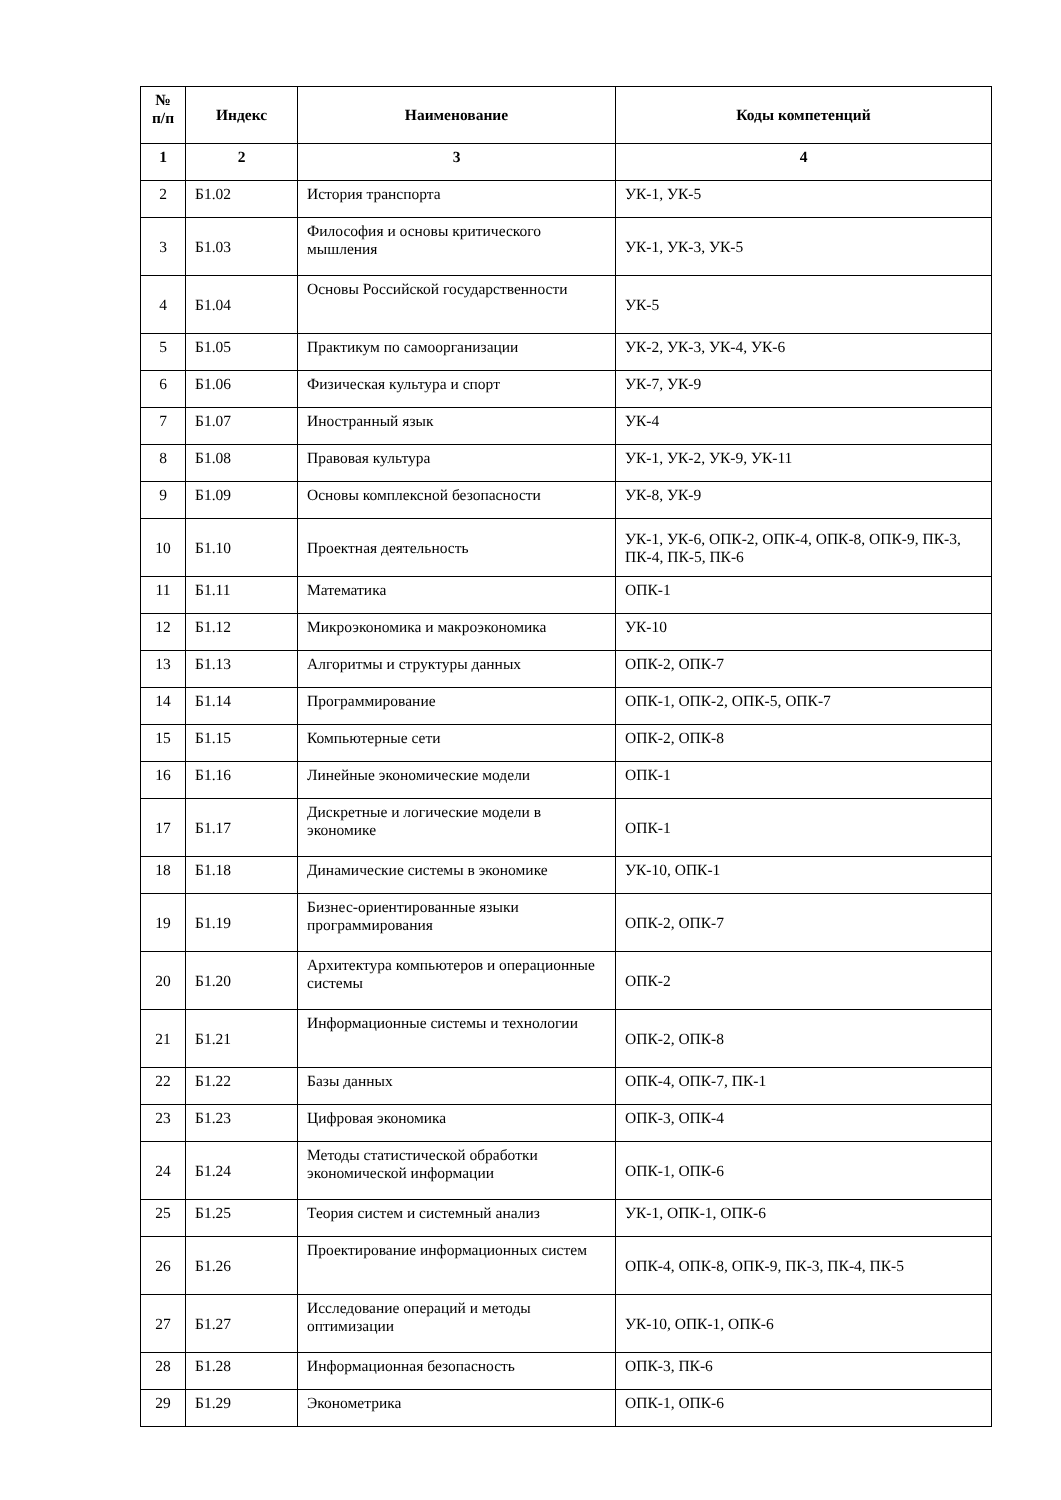| № п/п | Индекс | Наименование | Коды компетенций |
| --- | --- | --- | --- |
| 1 | 2 | 3 | 4 |
| 2 | Б1.02 | История транспорта | УК-1, УК-5 |
| 3 | Б1.03 | Философия и основы критического мышления | УК-1, УК-3, УК-5 |
| 4 | Б1.04 | Основы Российской государственности | УК-5 |
| 5 | Б1.05 | Практикум по самоорганизации | УК-2, УК-3, УК-4, УК-6 |
| 6 | Б1.06 | Физическая культура и спорт | УК-7, УК-9 |
| 7 | Б1.07 | Иностранный язык | УК-4 |
| 8 | Б1.08 | Правовая культура | УК-1, УК-2, УК-9, УК-11 |
| 9 | Б1.09 | Основы комплексной безопасности | УК-8, УК-9 |
| 10 | Б1.10 | Проектная деятельность | УК-1, УК-6, ОПК-2, ОПК-4, ОПК-8, ОПК-9, ПК-3, ПК-4, ПК-5, ПК-6 |
| 11 | Б1.11 | Математика | ОПК-1 |
| 12 | Б1.12 | Микроэкономика и макроэкономика | УК-10 |
| 13 | Б1.13 | Алгоритмы и структуры данных | ОПК-2, ОПК-7 |
| 14 | Б1.14 | Программирование | ОПК-1, ОПК-2, ОПК-5, ОПК-7 |
| 15 | Б1.15 | Компьютерные сети | ОПК-2, ОПК-8 |
| 16 | Б1.16 | Линейные экономические модели | ОПК-1 |
| 17 | Б1.17 | Дискретные и логические модели в экономике | ОПК-1 |
| 18 | Б1.18 | Динамические системы в экономике | УК-10, ОПК-1 |
| 19 | Б1.19 | Бизнес-ориентированные языки программирования | ОПК-2, ОПК-7 |
| 20 | Б1.20 | Архитектура компьютеров и операционные системы | ОПК-2 |
| 21 | Б1.21 | Информационные системы и технологии | ОПК-2, ОПК-8 |
| 22 | Б1.22 | Базы данных | ОПК-4, ОПК-7, ПК-1 |
| 23 | Б1.23 | Цифровая экономика | ОПК-3, ОПК-4 |
| 24 | Б1.24 | Методы статистической обработки экономической информации | ОПК-1, ОПК-6 |
| 25 | Б1.25 | Теория систем и системный анализ | УК-1, ОПК-1, ОПК-6 |
| 26 | Б1.26 | Проектирование информационных систем | ОПК-4, ОПК-8, ОПК-9, ПК-3, ПК-4, ПК-5 |
| 27 | Б1.27 | Исследование операций и методы оптимизации | УК-10, ОПК-1, ОПК-6 |
| 28 | Б1.28 | Информационная безопасность | ОПК-3, ПК-6 |
| 29 | Б1.29 | Эконометрика | ОПК-1, ОПК-6 |